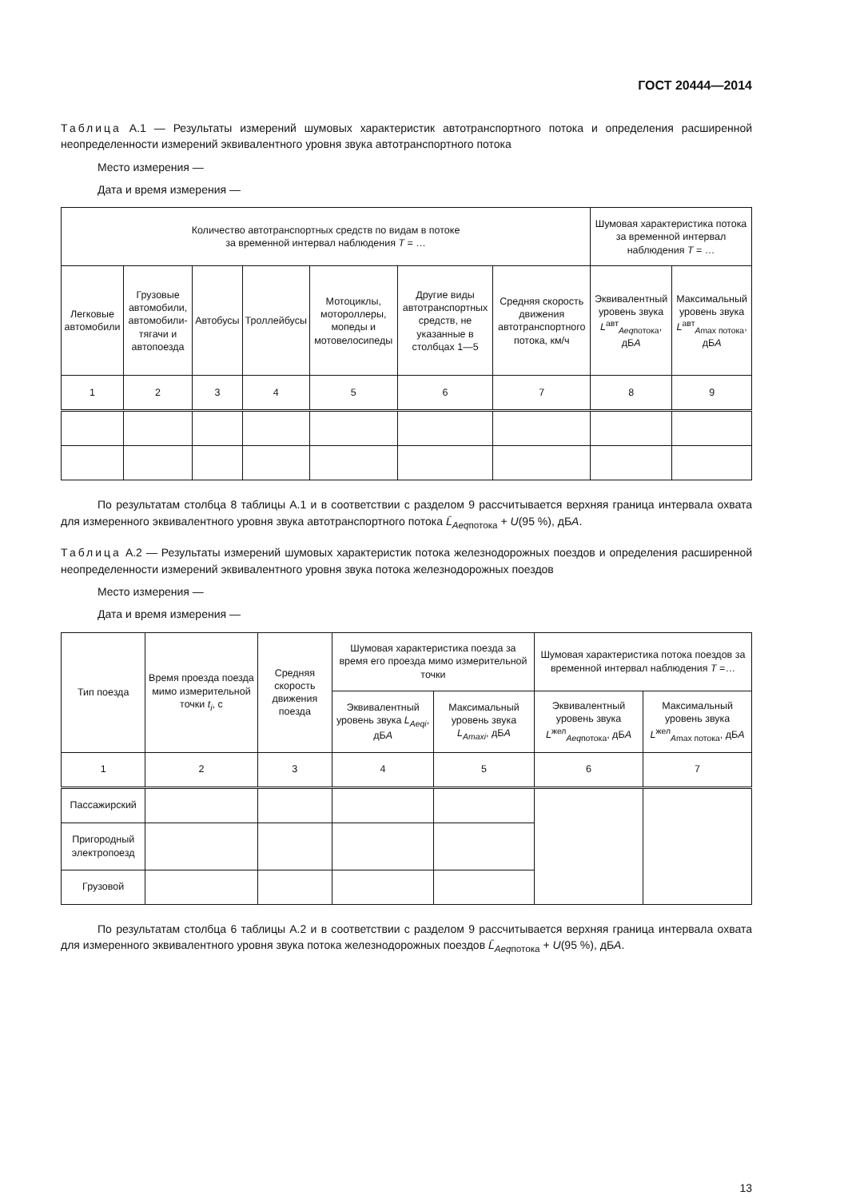ГОСТ 20444—2014
Таблица А.1 — Результаты измерений шумовых характеристик автотранспортного потока и определения расширенной неопределенности измерений эквивалентного уровня звука автотранспортного потока
Место измерения —
Дата и время измерения —
| Количество автотранспортных средств по видам в потоке за временной интервал наблюдения T = … | | | | | | | Шумовая характеристика потока за временной интервал наблюдения T = … | |
| --- | --- | --- | --- | --- | --- | --- | --- | --- |
| Легковые автомобили | Грузовые автомобили, автомобили-тягачи и автопоезда | Автобусы | Троллейбусы | Мотоциклы, мотороллеры, мопеды и мотовелосипеды | Другие виды автотранспортных средств, не указанные в столбцах 1—5 | Средняя скорость движения автотранспортного потока, км/ч | Эквивалентный уровень звука L<sup>авт</sup><sub>Aeqпотока</sub>, дБ А | Максимальный уровень звука L<sup>авт</sup><sub>Amax потока</sub>, дБ А |
| 1 | 2 | 3 | 4 | 5 | 6 | 7 | 8 | 9 |
По результатам столбца 8 таблицы А.1 и в соответствии с разделом 9 рассчитывается верхняя граница интервала охвата для измеренного эквивалентного уровня звука автотранспортного потока L̄<sub>Aeqпотока</sub> + U(95 %), дБА.
Таблица А.2 — Результаты измерений шумовых характеристик потока железнодорожных поездов и определения расширенной неопределенности измерений эквивалентного уровня звука потока железнодорожных поездов
Место измерения —
Дата и время измерения —
| Тип поезда | Время проезда поезда мимо измерительной точки t<sub>i</sub> , с | Средняя скорость движения поезда | Шумовая характеристика поезда за время его проезда мимо измерительной точки | | Шумовая характеристика потока поездов за временной интервал наблюдения T =… | |
| --- | --- | --- | --- | --- | --- | --- |
| | | | Эквивалентный уровень звука L<sub>Aeqi</sub> , дБ А | Максимальный уровень звука L<sub>Amaxi</sub> , дБ А | Эквивалентный уровень звука L<sup>жел</sup><sub>Aeqпотока</sub>, дБ А | Максимальный уровень звука L<sup>жел</sup><sub>Amax потока</sub>, дБ А |
| 1 | 2 | 3 | 4 | 5 | 6 | 7 |
| Пассажирский | | | | | | |
| Пригородный электропоезд | | | | | | |
| Грузовой | | | | | | |
По результатам столбца 6 таблицы А.2 и в соответствии с разделом 9 рассчитывается верхняя граница интервала охвата для измеренного эквивалентного уровня звука потока железнодорожных поездов L̄<sub>Aeqпотока</sub> + U(95 %), дБА.
13